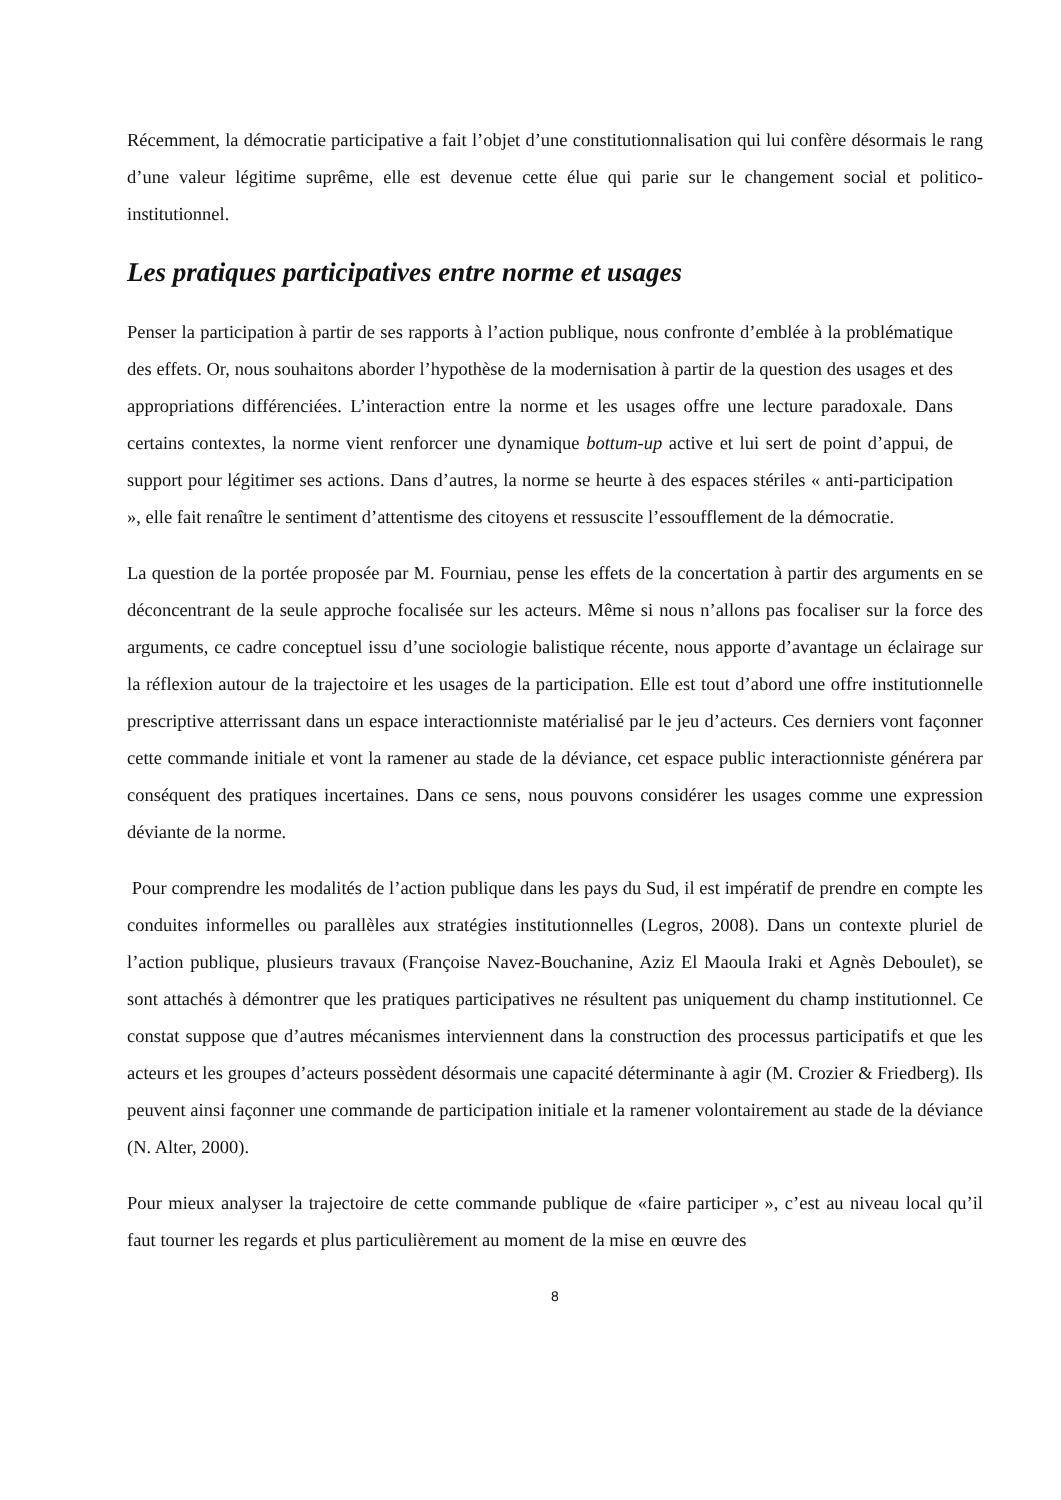Récemment, la démocratie participative a fait l’objet d’une constitutionnalisation qui lui confère désormais le rang d’une valeur légitime suprême, elle est devenue cette élue qui parie sur le changement social et politico-institutionnel.
Les pratiques participatives entre norme et usages
Penser la participation à partir de ses rapports à l’action publique, nous confronte d’emblée à la problématique des effets. Or, nous souhaitons aborder l’hypothèse de la modernisation à partir de la question des usages et des appropriations différenciées. L’interaction entre la norme et les usages offre une lecture paradoxale. Dans certains contextes, la norme vient renforcer une dynamique bottum-up active et lui sert de point d’appui, de support pour légitimer ses actions. Dans d’autres, la norme se heurte à des espaces stériles « anti-participation », elle fait renaître le sentiment d’attentisme des citoyens et ressuscite l’essoufflement de la démocratie.
La question de la portée proposée par M. Fourniau, pense les effets de la concertation à partir des arguments en se déconcentrant de la seule approche focalisée sur les acteurs. Même si nous n’allons pas focaliser sur la force des arguments, ce cadre conceptuel issu d’une sociologie balistique récente, nous apporte d’avantage un éclairage sur la réflexion autour de la trajectoire et les usages de la participation. Elle est tout d’abord une offre institutionnelle prescriptive atterrissant dans un espace interactionniste matérialisé par le jeu d’acteurs. Ces derniers vont façonner cette commande initiale et vont la ramener au stade de la déviance, cet espace public interactionniste générera par conséquent des pratiques incertaines. Dans ce sens, nous pouvons considérer les usages comme une expression déviante de la norme.
Pour comprendre les modalités de l’action publique dans les pays du Sud, il est impératif de prendre en compte les conduites informelles ou parallèles aux stratégies institutionnelles (Legros, 2008). Dans un contexte pluriel de l’action publique, plusieurs travaux (Françoise Navez-Bouchanine, Aziz El Maoula Iraki et Agnès Deboulet), se sont attachés à démontrer que les pratiques participatives ne résultent pas uniquement du champ institutionnel. Ce constat suppose que d’autres mécanismes interviennent dans la construction des processus participatifs et que les acteurs et les groupes d’acteurs possèdent désormais une capacité déterminante à agir (M. Crozier & Friedberg). Ils peuvent ainsi façonner une commande de participation initiale et la ramener volontairement au stade de la déviance (N. Alter, 2000).
Pour mieux analyser la trajectoire de cette commande publique de «faire participer », c’est au niveau local qu’il faut tourner les regards et plus particulièrement au moment de la mise en œuvre des
8